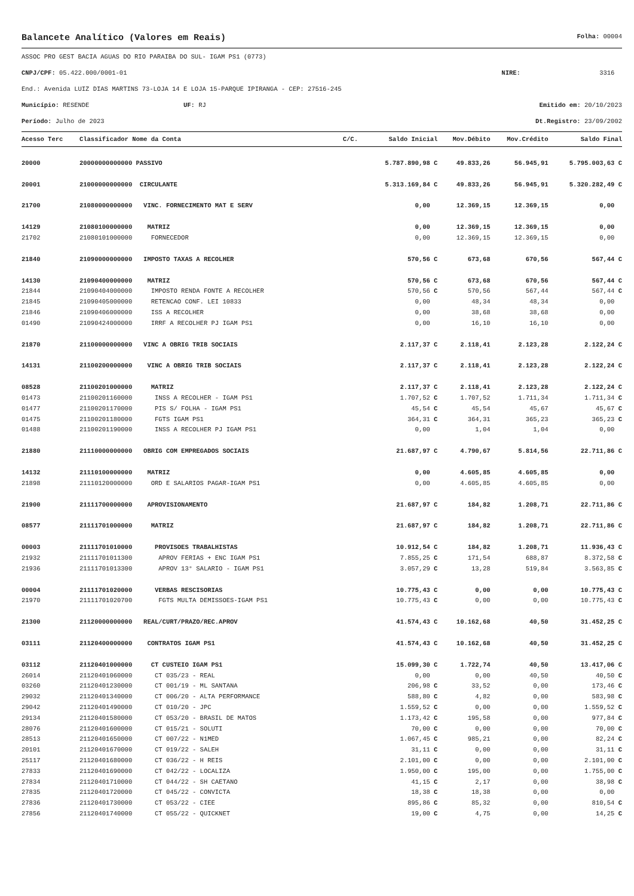Balancete Analítico (Valores em Reais) Folha: 00004
ASSOC PRO GEST BACIA AGUAS DO RIO PARAIBA DO SUL- IGAM PS1 (0773)
CNPJ/CPF: 05.422.000/0001-01 NIRE: 3316
End.: Avenida LUIZ DIAS MARTINS 73-LOJA 14 E LOJA 15-PARQUE IPIRANGA - CEP: 27516-245
Município: RESENDE UF: RJ Emitido em: 20/10/2023
Período: Julho de 2023 Dt.Registro: 23/09/2002
| Acesso Terc | Classificador Nome da Conta | C/C. | Saldo Inicial | Mov.Débito | Mov.Crédito | Saldo Final |
| --- | --- | --- | --- | --- | --- | --- |
| 20000 | 20000000000000 PASSIVO | | 5.787.890,98 C | 49.833,26 | 56.945,91 | 5.795.003,63 C |
| 20001 | 21000000000000 CIRCULANTE | | 5.313.169,84 C | 49.833,26 | 56.945,91 | 5.320.282,49 C |
| 21700 | 21080000000000 VINC. FORNECIMENTO MAT E SERV | | 0,00 | 12.369,15 | 12.369,15 | 0,00 |
| 14129 | 21080100000000 MATRIZ | | 0,00 | 12.369,15 | 12.369,15 | 0,00 |
| 21702 | 21080101000000 FORNECEDOR | | 0,00 | 12.369,15 | 12.369,15 | 0,00 |
| 21840 | 21090000000000 IMPOSTO TAXAS A RECOLHER | | 570,56 C | 673,68 | 670,56 | 567,44 C |
| 14130 | 21090400000000 MATRIZ | | 570,56 C | 673,68 | 670,56 | 567,44 C |
| 21844 | 21090404000000 IMPOSTO RENDA FONTE A RECOLHER | | 570,56 C | 570,56 | 567,44 | 567,44 C |
| 21845 | 21090405000000 RETENCAO CONF. LEI 10833 | | 0,00 | 48,34 | 48,34 | 0,00 |
| 21846 | 21090406000000 ISS A RECOLHER | | 0,00 | 38,68 | 38,68 | 0,00 |
| 01490 | 21090424000000 IRRF A RECOLHER PJ IGAM PS1 | | 0,00 | 16,10 | 16,10 | 0,00 |
| 21870 | 21100000000000 VINC A OBRIG TRIB SOCIAIS | | 2.117,37 C | 2.118,41 | 2.123,28 | 2.122,24 C |
| 14131 | 21100200000000 VINC A OBRIG TRIB SOCIAIS | | 2.117,37 C | 2.118,41 | 2.123,28 | 2.122,24 C |
| 08528 | 21100201000000 MATRIZ | | 2.117,37 C | 2.118,41 | 2.123,28 | 2.122,24 C |
| 01473 | 21100201160000 INSS A RECOLHER - IGAM PS1 | | 1.707,52 C | 1.707,52 | 1.711,34 | 1.711,34 C |
| 01477 | 21100201170000 PIS S/ FOLHA - IGAM PS1 | | 45,54 C | 45,54 | 45,67 | 45,67 C |
| 01475 | 21100201180000 FGTS IGAM PS1 | | 364,31 C | 364,31 | 365,23 | 365,23 C |
| 01488 | 21100201190000 INSS A RECOLHER PJ IGAM PS1 | | 0,00 | 1,04 | 1,04 | 0,00 |
| 21880 | 21110000000000 OBRIG COM EMPREGADOS SOCIAIS | | 21.687,97 C | 4.790,67 | 5.814,56 | 22.711,86 C |
| 14132 | 21110100000000 MATRIZ | | 0,00 | 4.605,85 | 4.605,85 | 0,00 |
| 21898 | 21110120000000 ORD E SALARIOS PAGAR-IGAM PS1 | | 0,00 | 4.605,85 | 4.605,85 | 0,00 |
| 21900 | 21111700000000 APROVISIONAMENTO | | 21.687,97 C | 184,82 | 1.208,71 | 22.711,86 C |
| 08577 | 21111701000000 MATRIZ | | 21.687,97 C | 184,82 | 1.208,71 | 22.711,86 C |
| 00003 | 21111701010000 PROVISOES TRABALHISTAS | | 10.912,54 C | 184,82 | 1.208,71 | 11.936,43 C |
| 21932 | 21111701011300 APROV FERIAS + ENC IGAM PS1 | | 7.855,25 C | 171,54 | 688,87 | 8.372,58 C |
| 21936 | 21111701013300 APROV 13° SALARIO - IGAM PS1 | | 3.057,29 C | 13,28 | 519,84 | 3.563,85 C |
| 00004 | 21111701020000 VERBAS RESCISORIAS | | 10.775,43 C | 0,00 | 0,00 | 10.775,43 C |
| 21970 | 21111701020700 FGTS MULTA DEMISSOES-IGAM PS1 | | 10.775,43 C | 0,00 | 0,00 | 10.775,43 C |
| 21300 | 21120000000000 REAL/CURT/PRAZO/REC.APROV | | 41.574,43 C | 10.162,68 | 40,50 | 31.452,25 C |
| 03111 | 21120400000000 CONTRATOS IGAM PS1 | | 41.574,43 C | 10.162,68 | 40,50 | 31.452,25 C |
| 03112 | 21120401000000 CT CUSTEIO IGAM PS1 | | 15.099,30 C | 1.722,74 | 40,50 | 13.417,06 C |
| 26014 | 21120401060000 CT 035/23 - REAL | | 0,00 | 0,00 | 40,50 | 40,50 C |
| 03260 | 21120401230000 CT 001/19 - ML SANTANA | | 206,98 C | 33,52 | 0,00 | 173,46 C |
| 29032 | 21120401340000 CT 006/20 - ALTA PERFORMANCE | | 588,80 C | 4,82 | 0,00 | 583,98 C |
| 29042 | 21120401490000 CT 010/20 - JPC | | 1.559,52 C | 0,00 | 0,00 | 1.559,52 C |
| 29134 | 21120401580000 CT 053/20 - BRASIL DE MATOS | | 1.173,42 C | 195,58 | 0,00 | 977,84 C |
| 28076 | 21120401600000 CT 015/21 - SOLUTI | | 70,00 C | 0,00 | 0,00 | 70,00 C |
| 28513 | 21120401650000 CT 007/22 - N1MED | | 1.067,45 C | 985,21 | 0,00 | 82,24 C |
| 20101 | 21120401670000 CT 019/22 - SALEH | | 31,11 C | 0,00 | 0,00 | 31,11 C |
| 25117 | 21120401680000 CT 036/22 - H REIS | | 2.101,00 C | 0,00 | 0,00 | 2.101,00 C |
| 27833 | 21120401690000 CT 042/22 - LOCALIZA | | 1.950,00 C | 195,00 | 0,00 | 1.755,00 C |
| 27834 | 21120401710000 CT 044/22 - SH CAETANO | | 41,15 C | 2,17 | 0,00 | 38,98 C |
| 27835 | 21120401720000 CT 045/22 - CONVICTA | | 18,38 C | 18,38 | 0,00 | 0,00 |
| 27836 | 21120401730000 CT 053/22 - CIEE | | 895,86 C | 85,32 | 0,00 | 810,54 C |
| 27856 | 21120401740000 CT 055/22 - QUICKNET | | 19,00 C | 4,75 | 0,00 | 14,25 C |